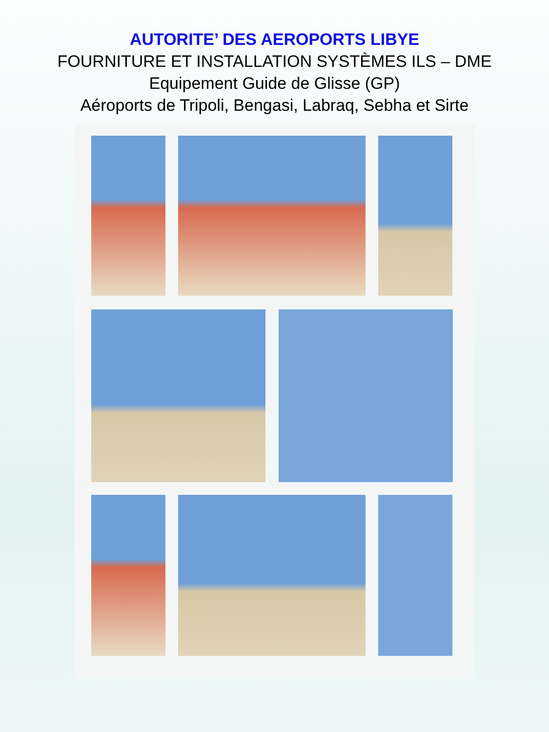AUTORITE’ DES AEROPORTS LIBYE
FOURNITURE ET INSTALLATION SYSTÈMES ILS – DME
Equipement Guide de Glisse (GP)
Aéroports de Tripoli, Bengasi, Labraq, Sebha et Sirte